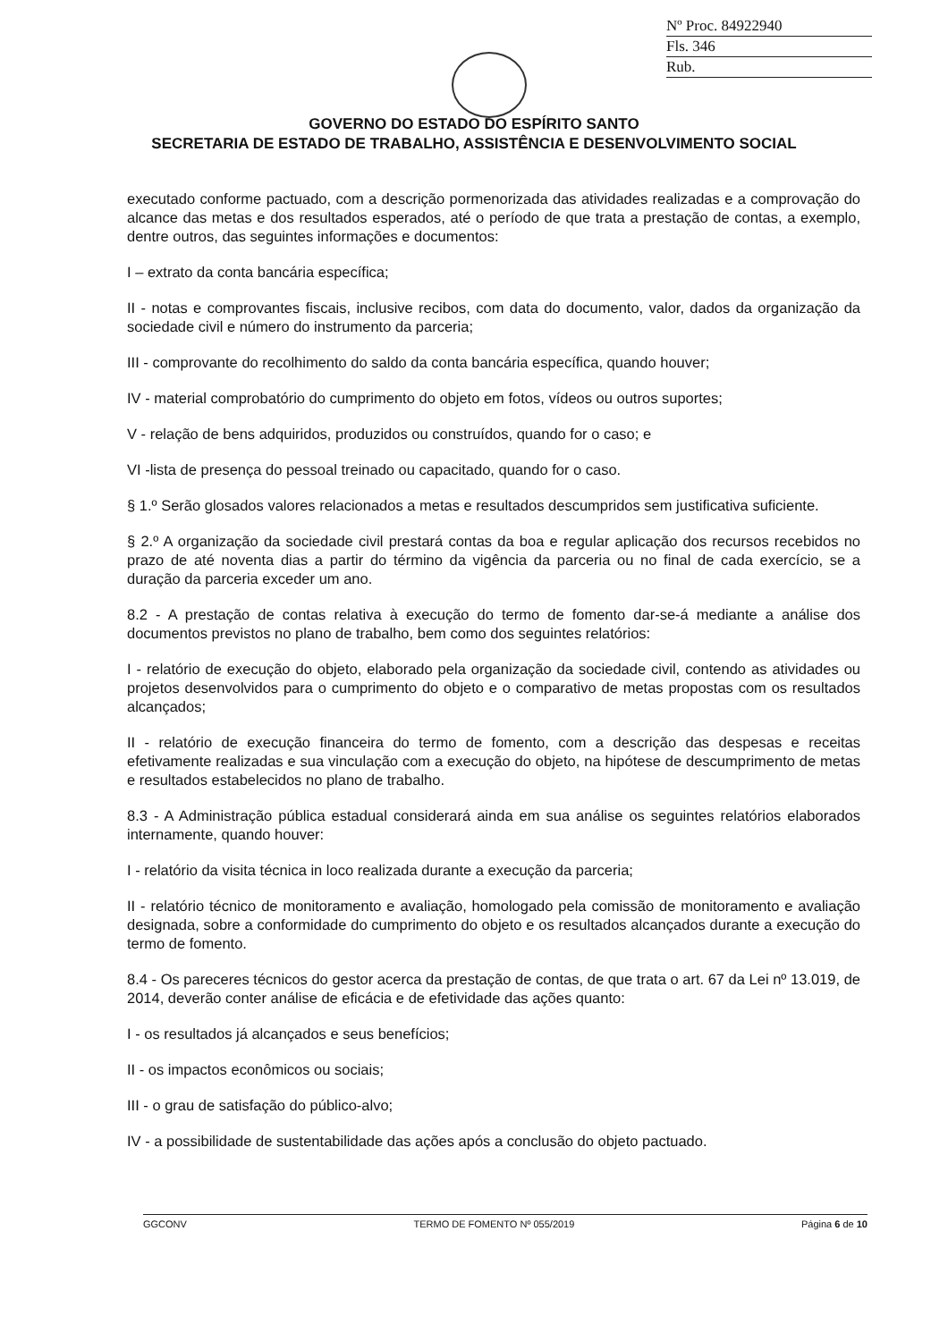Nº Proc. 84922940
Fls. 346
Rub.
GOVERNO DO ESTADO DO ESPÍRITO SANTO
SECRETARIA DE ESTADO DE TRABALHO, ASSISTÊNCIA E DESENVOLVIMENTO SOCIAL
executado conforme pactuado, com a descrição pormenorizada das atividades realizadas e a comprovação do alcance das metas e dos resultados esperados, até o período de que trata a prestação de contas, a exemplo, dentre outros, das seguintes informações e documentos:
I – extrato da conta bancária específica;
II - notas e comprovantes fiscais, inclusive recibos, com data do documento, valor, dados da organização da sociedade civil e número do instrumento da parceria;
III - comprovante do recolhimento do saldo da conta bancária específica, quando houver;
IV - material comprobatório do cumprimento do objeto em fotos, vídeos ou outros suportes;
V - relação de bens adquiridos, produzidos ou construídos, quando for o caso; e
VI -lista de presença do pessoal treinado ou capacitado, quando for o caso.
§ 1.º Serão glosados valores relacionados a metas e resultados descumpridos sem justificativa suficiente.
§ 2.º A organização da sociedade civil prestará contas da boa e regular aplicação dos recursos recebidos no prazo de até noventa dias a partir do término da vigência da parceria ou no final de cada exercício, se a duração da parceria exceder um ano.
8.2 - A prestação de contas relativa à execução do termo de fomento dar-se-á mediante a análise dos documentos previstos no plano de trabalho, bem como dos seguintes relatórios:
I - relatório de execução do objeto, elaborado pela organização da sociedade civil, contendo as atividades ou projetos desenvolvidos para o cumprimento do objeto e o comparativo de metas propostas com os resultados alcançados;
II - relatório de execução financeira do termo de fomento, com a descrição das despesas e receitas efetivamente realizadas e sua vinculação com a execução do objeto, na hipótese de descumprimento de metas e resultados estabelecidos no plano de trabalho.
8.3 - A Administração pública estadual considerará ainda em sua análise os seguintes relatórios elaborados internamente, quando houver:
I - relatório da visita técnica in loco realizada durante a execução da parceria;
II - relatório técnico de monitoramento e avaliação, homologado pela comissão de monitoramento e avaliação designada, sobre a conformidade do cumprimento do objeto e os resultados alcançados durante a execução do termo de fomento.
8.4 - Os pareceres técnicos do gestor acerca da prestação de contas, de que trata o art. 67 da Lei nº 13.019, de 2014, deverão conter análise de eficácia e de efetividade das ações quanto:
I - os resultados já alcançados e seus benefícios;
II - os impactos econômicos ou sociais;
III - o grau de satisfação do público-alvo;
IV - a possibilidade de sustentabilidade das ações após a conclusão do objeto pactuado.
GGCONV TERMO DE FOMENTO Nº 055/2019 Página 6 de 10